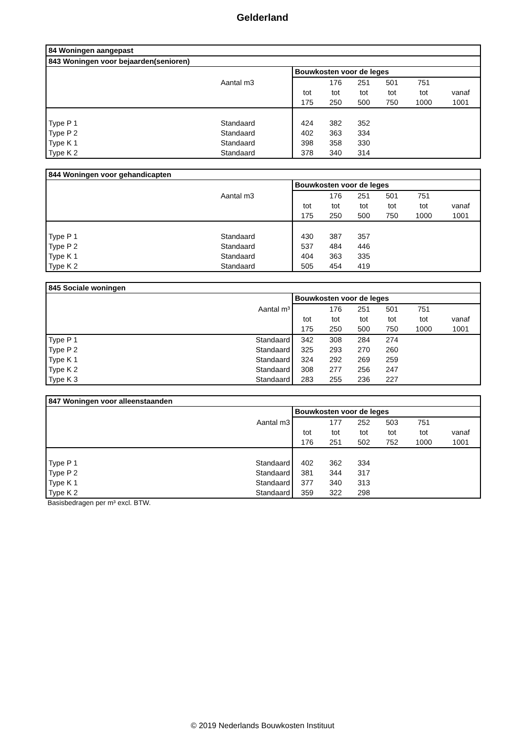Gelderland
| 84 Woningen aangepast | | | | | | | |
| --- | --- | --- | --- | --- | --- | --- | --- |
| 843 Woningen voor bejaarden(senioren) | | | | | | | |
| | | Bouwkosten voor de leges | | | | | |
| | Aantal m3 | | 176 | 251 | 501 | 751 | |
| | | tot | tot | tot | tot | tot | vanaf |
| | | 175 | 250 | 500 | 750 | 1000 | 1001 |
| Type P 1 | Standaard | 424 | 382 | 352 | | | |
| Type P 2 | Standaard | 402 | 363 | 334 | | | |
| Type K 1 | Standaard | 398 | 358 | 330 | | | |
| Type K 2 | Standaard | 378 | 340 | 314 | | | |
| 844 Woningen voor gehandicapten | | | | | | | |
| --- | --- | --- | --- | --- | --- | --- | --- |
| | | Bouwkosten voor de leges | | | | | |
| | Aantal m3 | | 176 | 251 | 501 | 751 | |
| | | tot | tot | tot | tot | tot | vanaf |
| | | 175 | 250 | 500 | 750 | 1000 | 1001 |
| Type P 1 | Standaard | 430 | 387 | 357 | | | |
| Type P 2 | Standaard | 537 | 484 | 446 | | | |
| Type K 1 | Standaard | 404 | 363 | 335 | | | |
| Type K 2 | Standaard | 505 | 454 | 419 | | | |
| 845 Sociale woningen | | | | | | | |
| --- | --- | --- | --- | --- | --- | --- | --- |
| | | Bouwkosten voor de leges | | | | | |
| | Aantal m³ | | 176 | 251 | 501 | 751 | |
| | | tot | tot | tot | tot | tot | vanaf |
| | | 175 | 250 | 500 | 750 | 1000 | 1001 |
| Type P 1 | Standaard | 342 | 308 | 284 | 274 | | |
| Type P 2 | Standaard | 325 | 293 | 270 | 260 | | |
| Type K 1 | Standaard | 324 | 292 | 269 | 259 | | |
| Type K 2 | Standaard | 308 | 277 | 256 | 247 | | |
| Type K 3 | Standaard | 283 | 255 | 236 | 227 | | |
| 847 Woningen voor alleenstaanden | | | | | | | |
| --- | --- | --- | --- | --- | --- | --- | --- |
| | | Bouwkosten voor de leges | | | | | |
| | Aantal m3 | | 177 | 252 | 503 | 751 | |
| | | tot | tot | tot | tot | tot | vanaf |
| | | 176 | 251 | 502 | 752 | 1000 | 1001 |
| Type P 1 | Standaard | 402 | 362 | 334 | | | |
| Type P 2 | Standaard | 381 | 344 | 317 | | | |
| Type K 1 | Standaard | 377 | 340 | 313 | | | |
| Type K 2 | Standaard | 359 | 322 | 298 | | | |
Basisbedragen per m³ excl. BTW.
© 2019 Nederlands Bouwkosten Instituut